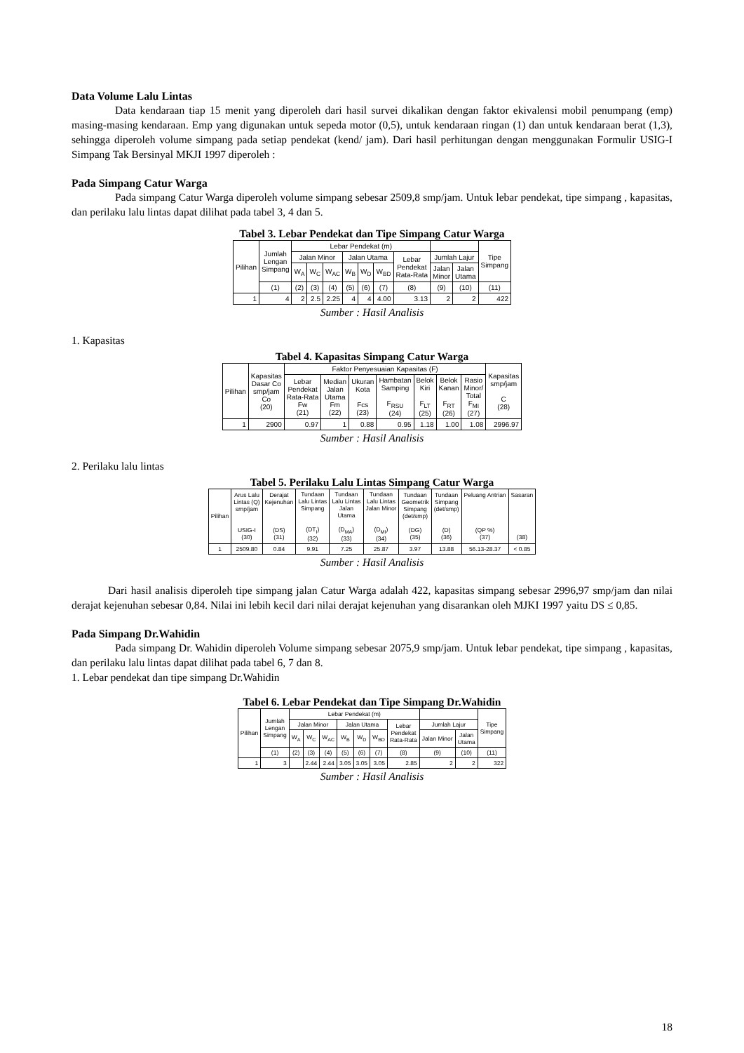Data Volume Lalu Lintas
Data kendaraan tiap 15 menit yang diperoleh dari hasil survei dikalikan dengan faktor ekivalensi mobil penumpang (emp) masing-masing kendaraan. Emp yang digunakan untuk sepeda motor (0,5), untuk kendaraan ringan (1) dan untuk kendaraan berat (1,3), sehingga diperoleh volume simpang pada setiap pendekat (kend/ jam). Dari hasil perhitungan dengan menggunakan Formulir USIG-I Simpang Tak Bersinyal MKJI 1997 diperoleh :
Pada Simpang Catur Warga
Pada simpang Catur Warga diperoleh volume simpang sebesar 2509,8 smp/jam. Untuk lebar pendekat, tipe simpang , kapasitas, dan perilaku lalu lintas dapat dilihat pada tabel 3, 4 dan 5.
Tabel 3. Lebar Pendekat dan Tipe Simpang Catur Warga
| Pilihan | Jumlah Lengan Simpang | Lebar Pendekat (m) | | | | | | | | | Tipe Simpang |
| --- | --- | --- | --- | --- | --- | --- | --- | --- | --- | --- | --- |
| | | Jalan Minor | | | Jalan Utama | | | Lebar Pendekat Rata-Rata | Jumlah Lajur | | |
| | | W<sub>A</sub> | W<sub>C</sub> | W<sub>AC</sub> | W<sub>B</sub> | W<sub>D</sub> | W<sub>BD</sub> | | Jalan Minor | Jalan Utama | |
| | (1) | (2) | (3) | (4) | (5) | (6) | (7) | (8) | (9) | (10) | (11) |
| 1 | 4 | 2 | 2.5 | 2.25 | 4 | 4 | 4.00 | 3.13 | 2 | 2 | 422 |
Sumber : Hasil Analisis
1. Kapasitas
Tabel 4. Kapasitas Simpang Catur Warga
| Pilihan | Kapasitas Dasar Co smp/jam Co (20) | Faktor Penyesuaian Kapasitas (F) | | | | | | | Kapasitas smp/jam C (28) |
| --- | --- | --- | --- | --- | --- | --- | --- | --- | --- |
| | | Lebar Pendekat Rata-Rata Fw (21) | Median Jalan Utama Fm (22) | Ukuran Kota Fcs (23) | Hambatan Samping F<sub>RSU</sub> (24) | Belok Kiri F<sub>LT</sub> (25) | Belok Kanan F<sub>RT</sub> (26) | Rasio Minor/ Total F<sub>MI</sub> (27) | |
| 1 | 2900 | 0.97 | 1 | 0.88 | 0.95 | 1.18 | 1.00 | 1.08 | 2996.97 |
Sumber : Hasil Analisis
2. Perilaku lalu lintas
Tabel 5. Perilaku Lalu Lintas Simpang Catur Warga
| Pilihan | Arus Lalu Lintas (Q) smp/jam USIG-I (30) | Derajat Kejenuhan (DS) (31) | Tundaan Lalu Lintas Simpang (DT<sub>I</sub>) (32) | Tundaan Lalu Lintas Jalan Utama (D<sub>MA</sub>) (33) | Tundaan Lalu Lintas Jalan Minor (D<sub>MI</sub>) (34) | Tundaan Geometrik Simpang (det/smp) (DG) (35) | Tundaan Simpang (det/smp) (D) (36) | Peluang Antrian (QP %) (37) | Sasaran (38) |
| --- | --- | --- | --- | --- | --- | --- | --- | --- | --- |
| 1 | 2509.80 | 0.84 | 9.91 | 7.25 | 25.87 | 3.97 | 13.88 | 56.13-28.37 | < 0.85 |
Sumber : Hasil Analisis
Dari hasil analisis diperoleh tipe simpang jalan Catur Warga adalah 422, kapasitas simpang sebesar 2996,97 smp/jam dan nilai derajat kejenuhan sebesar 0,84. Nilai ini lebih kecil dari nilai derajat kejenuhan yang disarankan oleh MJKI 1997 yaitu DS ≤ 0,85.
Pada Simpang Dr.Wahidin
Pada simpang Dr. Wahidin diperoleh Volume simpang sebesar 2075,9 smp/jam. Untuk lebar pendekat, tipe simpang , kapasitas, dan perilaku lalu lintas dapat dilihat pada tabel 6, 7 dan 8.
1. Lebar pendekat dan tipe simpang Dr.Wahidin
Tabel 6. Lebar Pendekat dan Tipe Simpang Dr.Wahidin
| Pilihan | Jumlah Lengan Simpang | Lebar Pendekat (m) | | | | | | | | | Tipe Simpang |
| --- | --- | --- | --- | --- | --- | --- | --- | --- | --- | --- | --- |
| | | Jalan Minor | | | Jalan Utama | | | Lebar Pendekat Rata-Rata | Jumlah Lajur | | |
| | | W<sub>A</sub> | W<sub>C</sub> | W<sub>AC</sub> | W<sub>B</sub> | W<sub>D</sub> | W<sub>BD</sub> | | Jalan Minor | Jalan Utama | |
| | (1) | (2) | (3) | (4) | (5) | (6) | (7) | (8) | (9) | (10) | (11) |
| 1 | 3 | | 2.44 | 2.44 | 3.05 | 3.05 | 3.05 | 2.85 | 2 | 2 | 322 |
Sumber : Hasil Analisis
18